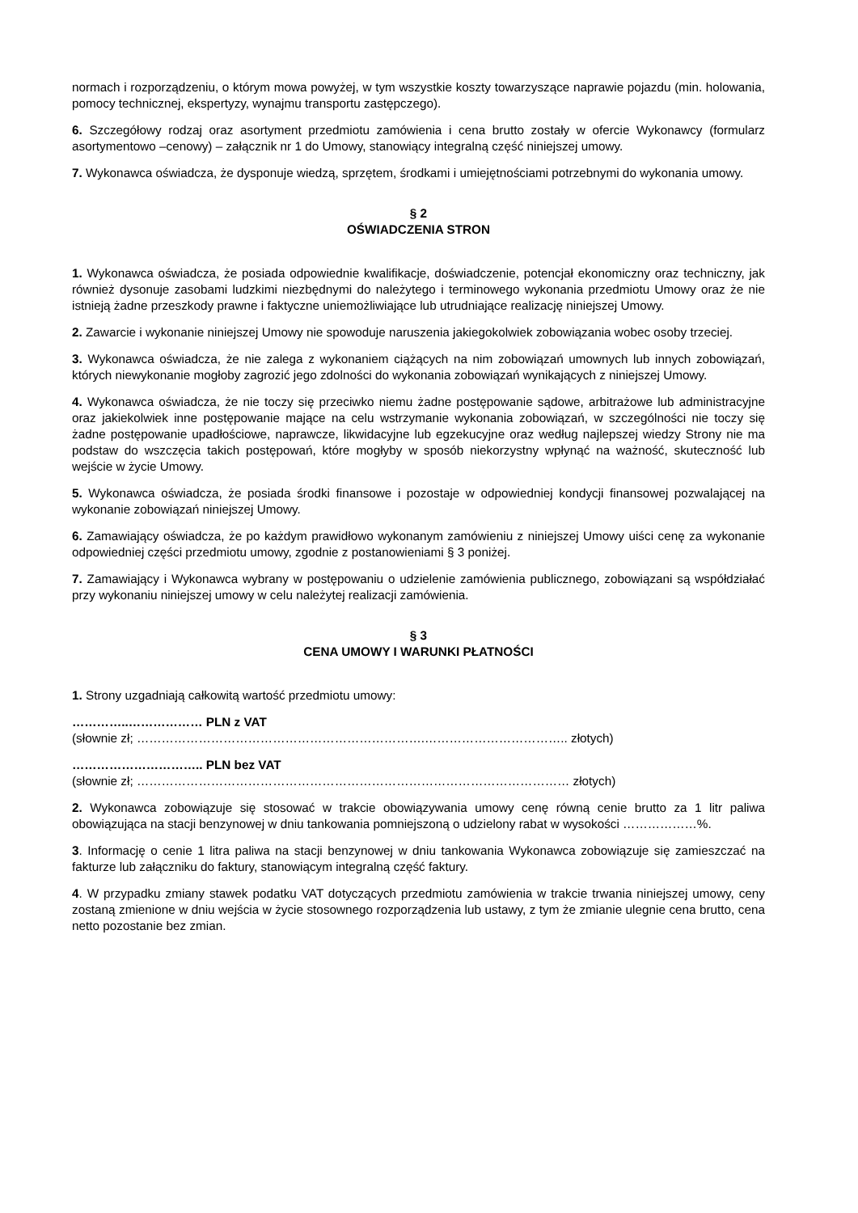normach i rozporządzeniu, o którym mowa powyżej, w tym wszystkie koszty towarzyszące naprawie pojazdu (min. holowania, pomocy technicznej, ekspertyzy, wynajmu transportu zastępczego).
6. Szczegółowy rodzaj oraz asortyment przedmiotu zamówienia i cena brutto zostały w ofercie Wykonawcy (formularz asortymentowo –cenowy) – załącznik nr 1 do Umowy, stanowiący integralną część niniejszej umowy.
7. Wykonawca oświadcza, że dysponuje wiedzą, sprzętem, środkami i umiejętnościami potrzebnymi do wykonania umowy.
§ 2
OŚWIADCZENIA STRON
1. Wykonawca oświadcza, że posiada odpowiednie kwalifikacje, doświadczenie, potencjał ekonomiczny oraz techniczny, jak również dysonuje zasobami ludzkimi niezbędnymi do należytego i terminowego wykonania przedmiotu Umowy oraz że nie istnieją żadne przeszkody prawne i faktyczne uniemożliwiające lub utrudniające realizację niniejszej Umowy.
2. Zawarcie i wykonanie niniejszej Umowy nie spowoduje naruszenia jakiegokolwiek zobowiązania wobec osoby trzeciej.
3. Wykonawca oświadcza, że nie zalega z wykonaniem ciążących na nim zobowiązań umownych lub innych zobowiązań, których niewykonanie mogłoby zagrozić jego zdolności do wykonania zobowiązań wynikających z niniejszej Umowy.
4. Wykonawca oświadcza, że nie toczy się przeciwko niemu żadne postępowanie sądowe, arbitrażowe lub administracyjne oraz jakiekolwiek inne postępowanie mające na celu wstrzymanie wykonania zobowiązań, w szczególności nie toczy się żadne postępowanie upadłościowe, naprawcze, likwidacyjne lub egzekucyjne oraz według najlepszej wiedzy Strony nie ma podstaw do wszczęcia takich postępowań, które mogłyby w sposób niekorzystny wpłynąć na ważność, skuteczność lub wejście w życie Umowy.
5. Wykonawca oświadcza, że posiada środki finansowe i pozostaje w odpowiedniej kondycji finansowej pozwalającej na wykonanie zobowiązań niniejszej Umowy.
6. Zamawiający oświadcza, że po każdym prawidłowo wykonanym zamówieniu z niniejszej Umowy uiści cenę za wykonanie odpowiedniej części przedmiotu umowy, zgodnie z postanowieniami § 3 poniżej.
7. Zamawiający i Wykonawca wybrany w postępowaniu o udzielenie zamówienia publicznego, zobowiązani są współdziałać przy wykonaniu niniejszej umowy w celu należytej realizacji zamówienia.
§ 3
CENA UMOWY I WARUNKI PŁATNOŚCI
1. Strony uzgadniają całkowitą wartość przedmiotu umowy:
…………..……………… PLN z VAT
(słownie zł; …………………………………………………………….…………………………….. złotych)
………………………….. PLN bez VAT
(słownie zł; …………………………………………………………………………………………… złotych)
2. Wykonawca zobowiązuje się stosować w trakcie obowiązywania umowy cenę równą cenie brutto za 1 litr paliwa obowiązująca na stacji benzynowej w dniu tankowania pomniejszoną o udzielony rabat w wysokości ………………%.
3. Informację o cenie 1 litra paliwa na stacji benzynowej w dniu tankowania Wykonawca zobowiązuje się zamieszczać na fakturze lub załączniku do faktury, stanowiącym integralną część faktury.
4. W przypadku zmiany stawek podatku VAT dotyczących przedmiotu zamówienia w trakcie trwania niniejszej umowy, ceny zostaną zmienione w dniu wejścia w życie stosownego rozporządzenia lub ustawy, z tym że zmianie ulegnie cena brutto, cena netto pozostanie bez zmian.